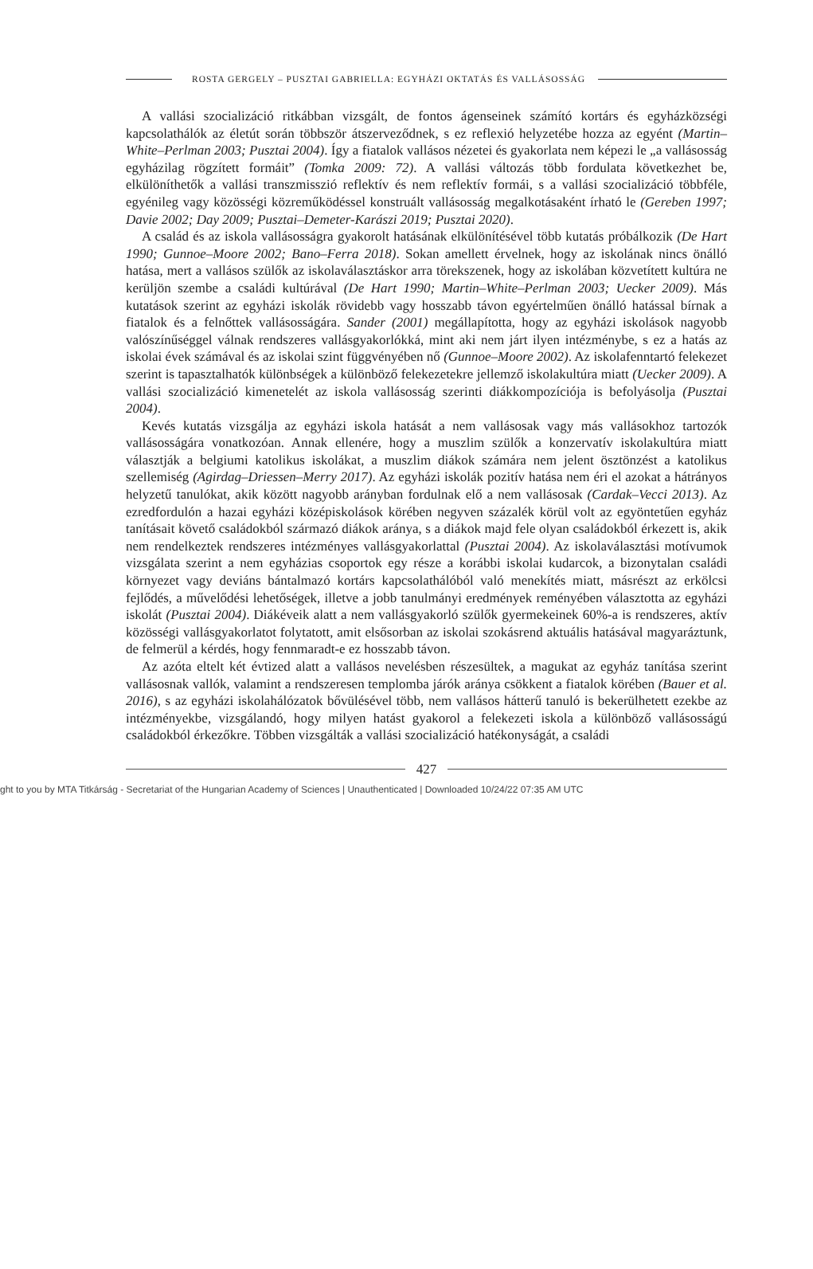ROSTA GERGELY – PUSZTAI GABRIELLA: EGYHÁZI OKTATÁS ÉS VALLÁSOSSÁG
A vallási szocializáció ritkábban vizsgált, de fontos ágenseinek számító kortárs és egyházközségi kapcsolathálók az életút során többször átszerveződnek, s ez reflexió helyzetébe hozza az egyént (Martin–White–Perlman 2003; Pusztai 2004). Így a fiatalok vallásos nézetei és gyakorlata nem képezi le „a vallásosság egyházilag rögzített formáit” (Tomka 2009: 72). A vallási változás több fordulata következhet be, elkülöníthetők a vallási transzmisszió reflektív és nem reflektív formái, s a vallási szocializáció többféle, egyénileg vagy közösségi közreműködéssel konstruált vallásosság megalkotásaként írható le (Gereben 1997; Davie 2002; Day 2009; Pusztai–Demeter-Karászi 2019; Pusztai 2020).
A család és az iskola vallásosságra gyakorolt hatásának elkülönítésével több kutatás próbálkozik (De Hart 1990; Gunnoe–Moore 2002; Bano–Ferra 2018). Sokan amellett érvelnek, hogy az iskolának nincs önálló hatása, mert a vallásos szülők az iskolaválasztáskor arra törekszenek, hogy az iskolában közvetített kultúra ne kerüljön szembe a családi kultúrával (De Hart 1990; Martin–White–Perlman 2003; Uecker 2009). Más kutatások szerint az egyházi iskolák rövidebb vagy hosszabb távon egyértelműen önálló hatással bírnak a fiatalok és a felnőttek vallásosságára. Sander (2001) megállapította, hogy az egyházi iskolások nagyobb valószínűséggel válnak rendszeres vallásgyakorlókká, mint aki nem járt ilyen intézménybe, s ez a hatás az iskolai évek számával és az iskolai szint függvényében nő (Gunnoe–Moore 2002). Az iskolafenntartó felekezet szerint is tapasztalhatók különbségek a különböző felekezetekre jellemző iskolakultúra miatt (Uecker 2009). A vallási szocializáció kimenetelét az iskola vallásosság szerinti diákkompozíciója is befolyásolja (Pusztai 2004).
Kevés kutatás vizsgálja az egyházi iskola hatását a nem vallásosak vagy más vallásokhoz tartozók vallásosságára vonatkozóan. Annak ellenére, hogy a muszlim szülők a konzervatív iskolakultúra miatt választják a belgiumi katolikus iskolákat, a muszlim diákok számára nem jelent ösztönzést a katolikus szellemiség (Agirdag–Driessen–Merry 2017). Az egyházi iskolák pozitív hatása nem éri el azokat a hátrányos helyzetű tanulókat, akik között nagyobb arányban fordulnak elő a nem vallásosak (Cardak–Vecci 2013). Az ezredfordulón a hazai egyházi középiskolások körében negyven százalék körül volt az egyöntetűen egyház tanításait követő családokból származó diákok aránya, s a diákok majd fele olyan családokból érkezett is, akik nem rendelkeztek rendszeres intézményes vallásgyakorlattal (Pusztai 2004). Az iskolaválasztási motívumok vizsgálata szerint a nem egyházias csoportok egy része a korábbi iskolai kudarcok, a bizonytalan családi környezet vagy deviáns bántalmazó kortárs kapcsolathálóból való menekítés miatt, másrészt az erkölcsi fejlődés, a művelődési lehetőségek, illetve a jobb tanulmányi eredmények reményében választotta az egyházi iskolát (Pusztai 2004). Diákéveik alatt a nem vallásgyakorló szülők gyermekeinek 60%-a is rendszeres, aktív közösségi vallásgyakorlatot folytatott, amit elsősorban az iskolai szokásrend aktuális hatásával magyaráztunk, de felmerül a kérdés, hogy fennmaradt-e ez hosszabb távon.
Az azóta eltelt két évtized alatt a vallásos nevelésben részesültek, a magukat az egyház tanítása szerint vallásosnak vallók, valamint a rendszeresen templomba járók aránya csökkent a fiatalok körében (Bauer et al. 2016), s az egyházi iskolahálózatok bővülésével több, nem vallásos hátterű tanuló is bekerülhetett ezekbe az intézményekbe, vizsgálandó, hogy milyen hatást gyakorol a felekezeti iskola a különböző vallásosságú családokból érkezőkre. Többen vizsgálták a vallási szocializáció hatékonyságát, a családi
427
ght to you by MTA Titkárság - Secretariat of the Hungarian Academy of Sciences | Unauthenticated | Downloaded 10/24/22 07:35 AM UTC